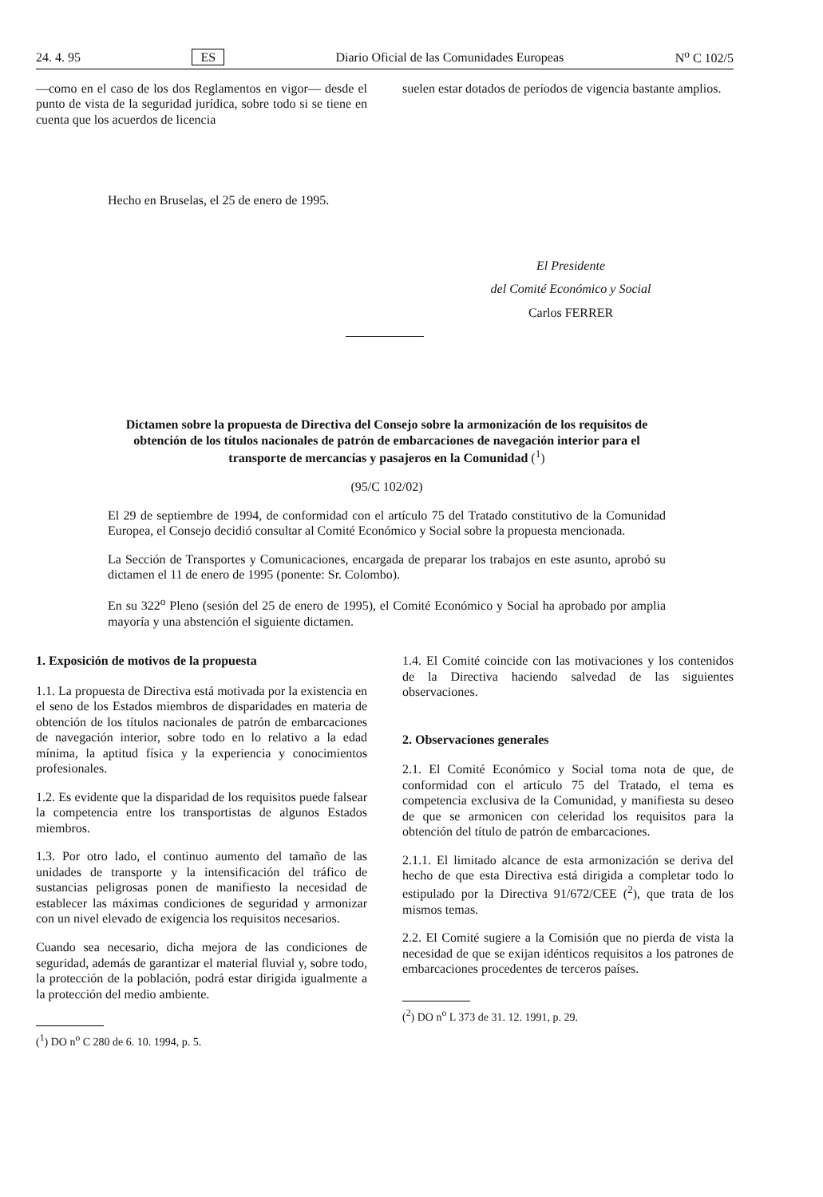24. 4. 95 ES Diario Oficial de las Comunidades Europeas N<sup>o</sup> C 102/5
—como en el caso de los dos Reglamentos en vigor— desde el punto de vista de la seguridad jurídica, sobre todo si se tiene en cuenta que los acuerdos de licencia
suelen estar dotados de períodos de vigencia bastante amplios.
Hecho en Bruselas, el 25 de enero de 1995.
El Presidente
del Comité Económico y Social
Carlos FERRER
Dictamen sobre la propuesta de Directiva del Consejo sobre la armonización de los requisitos de obtención de los títulos nacionales de patrón de embarcaciones de navegación interior para el transporte de mercancías y pasajeros en la Comunidad (<sup>1</sup>)
(95/C 102/02)
El 29 de septiembre de 1994, de conformidad con el artículo 75 del Tratado constitutivo de la Comunidad Europea, el Consejo decidió consultar al Comité Económico y Social sobre la propuesta mencionada.
La Sección de Transportes y Comunicaciones, encargada de preparar los trabajos en este asunto, aprobó su dictamen el 11 de enero de 1995 (ponente: Sr. Colombo).
En su 322<sup>o</sup> Pleno (sesión del 25 de enero de 1995), el Comité Económico y Social ha aprobado por amplia mayoría y una abstención el siguiente dictamen.
1. Exposición de motivos de la propuesta
1.1. La propuesta de Directiva está motivada por la existencia en el seno de los Estados miembros de disparidades en materia de obtención de los títulos nacionales de patrón de embarcaciones de navegación interior, sobre todo en lo relativo a la edad mínima, la aptitud física y la experiencia y conocimientos profesionales.
1.2. Es evidente que la disparidad de los requisitos puede falsear la competencia entre los transportistas de algunos Estados miembros.
1.3. Por otro lado, el continuo aumento del tamaño de las unidades de transporte y la intensificación del tráfico de sustancias peligrosas ponen de manifiesto la necesidad de establecer las máximas condiciones de seguridad y armonizar con un nivel elevado de exigencia los requisitos necesarios.
Cuando sea necesario, dicha mejora de las condiciones de seguridad, además de garantizar el material fluvial y, sobre todo, la protección de la población, podrá estar dirigida igualmente a la protección del medio ambiente.
(<sup>1</sup>) DO n<sup>o</sup> C 280 de 6. 10. 1994, p. 5.
1.4. El Comité coincide con las motivaciones y los contenidos de la Directiva haciendo salvedad de las siguientes observaciones.
2. Observaciones generales
2.1. El Comité Económico y Social toma nota de que, de conformidad con el artículo 75 del Tratado, el tema es competencia exclusiva de la Comunidad, y manifiesta su deseo de que se armonicen con celeridad los requisitos para la obtención del título de patrón de embarcaciones.
2.1.1. El limitado alcance de esta armonización se deriva del hecho de que esta Directiva está dirigida a completar todo lo estipulado por la Directiva 91/672/CEE (<sup>2</sup>), que trata de los mismos temas.
2.2. El Comité sugiere a la Comisión que no pierda de vista la necesidad de que se exijan idénticos requisitos a los patrones de embarcaciones procedentes de terceros países.
(<sup>2</sup>) DO n<sup>o</sup> L 373 de 31. 12. 1991, p. 29.